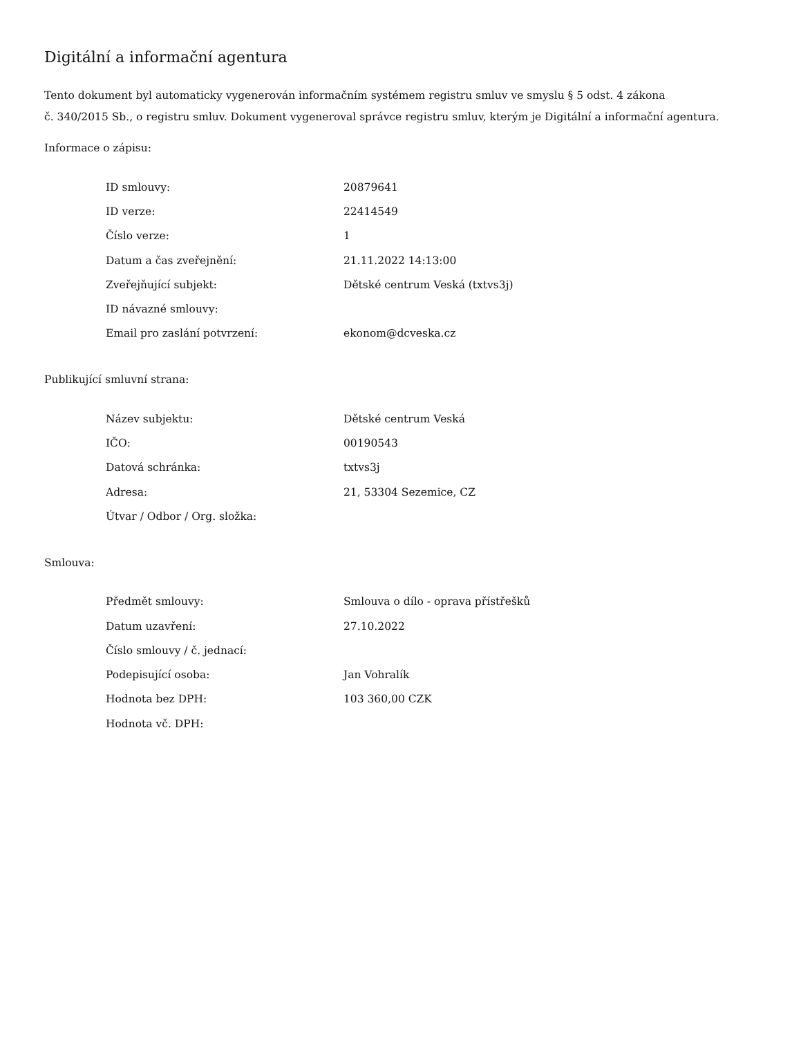Digitální a informační agentura
Tento dokument byl automaticky vygenerován informačním systémem registru smluv ve smyslu § 5 odst. 4 zákona
č. 340/2015 Sb., o registru smluv. Dokument vygeneroval správce registru smluv, kterým je Digitální a informační agentura.
Informace o zápisu:
| ID smlouvy: | 20879641 |
| ID verze: | 22414549 |
| Číslo verze: | 1 |
| Datum a čas zveřejnění: | 21.11.2022 14:13:00 |
| Zveřejňující subjekt: | Dětské centrum Veská (txtvs3j) |
| ID návazné smlouvy: | |
| Email pro zaslání potvrzení: | ekonom@dcveska.cz |
Publikující smluvní strana:
| Název subjektu: | Dětské centrum Veská |
| IČO: | 00190543 |
| Datová schránka: | txtvs3j |
| Adresa: | 21, 53304 Sezemice, CZ |
| Útvar / Odbor / Org. složka: | |
Smlouva:
| Předmět smlouvy: | Smlouva o dílo - oprava přístřešků |
| Datum uzavření: | 27.10.2022 |
| Číslo smlouvy / č. jednací: | |
| Podepisující osoba: | Jan Vohralík |
| Hodnota bez DPH: | 103 360,00 CZK |
| Hodnota vč. DPH: | |